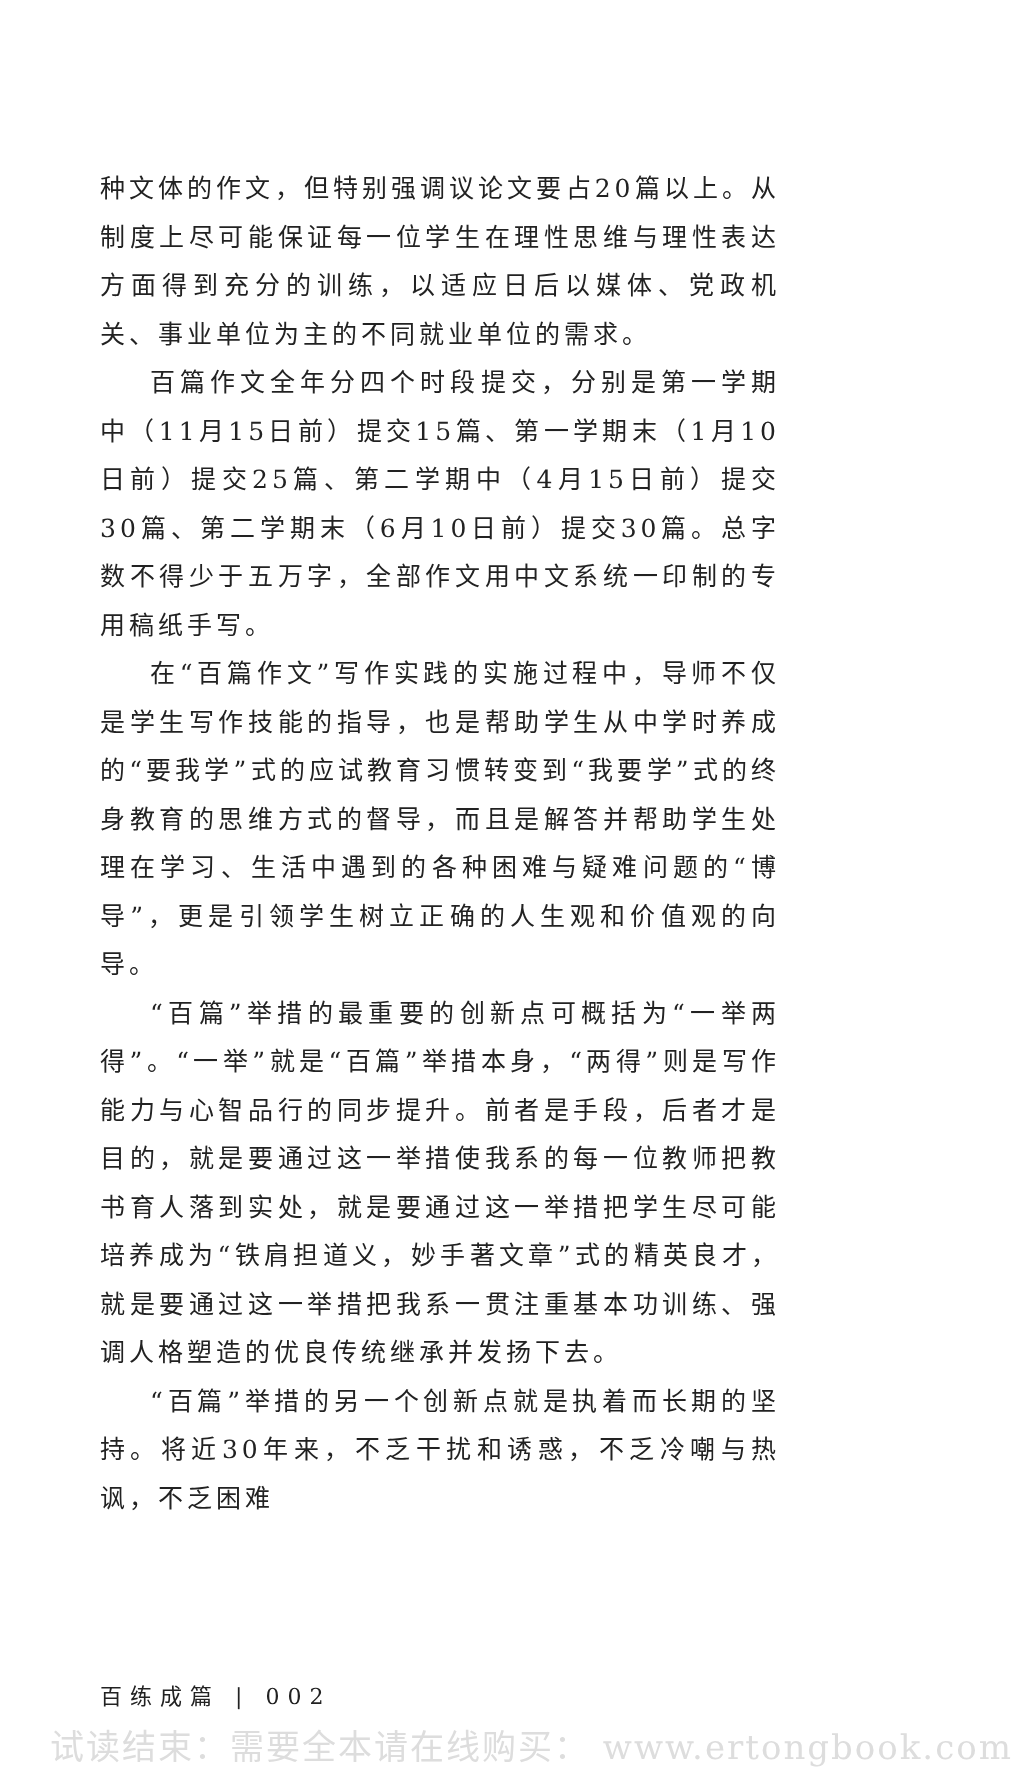种文体的作文，但特别强调议论文要占20篇以上。从制度上尽可能保证每一位学生在理性思维与理性表达方面得到充分的训练，以适应日后以媒体、党政机关、事业单位为主的不同就业单位的需求。
百篇作文全年分四个时段提交，分别是第一学期中（11月15日前）提交15篇、第一学期末（1月10日前）提交25篇、第二学期中（4月15日前）提交30篇、第二学期末（6月10日前）提交30篇。总字数不得少于五万字，全部作文用中文系统一印制的专用稿纸手写。
在“百篇作文”写作实践的实施过程中，导师不仅是学生写作技能的指导，也是帮助学生从中学时养成的“要我学”式的应试教育习惯转变到“我要学”式的终身教育的思维方式的督导，而且是解答并帮助学生处理在学习、生活中遇到的各种困难与疑难问题的“博导”，更是引领学生树立正确的人生观和价值观的向导。
“百篇”举措的最重要的创新点可概括为“一举两得”。“一举”就是“百篇”举措本身，“两得”则是写作能力与心智品行的同步提升。前者是手段，后者才是目的，就是要通过这一举措使我系的每一位教师把教书育人落到实处，就是要通过这一举措把学生尽可能培养成为“铁肩担道义，妙手著文章”式的精英良才，就是要通过这一举措把我系一贯注重基本功训练、强调人格塑造的优良传统继承并发扬下去。
“百篇”举措的另一个创新点就是执着而长期的坚持。将近30年来，不乏干扰和诱惑，不乏冷嘲与热讽，不乏困难
百练成篇 | 002
试读结束：需要全本请在线购买： www.ertongbook.com